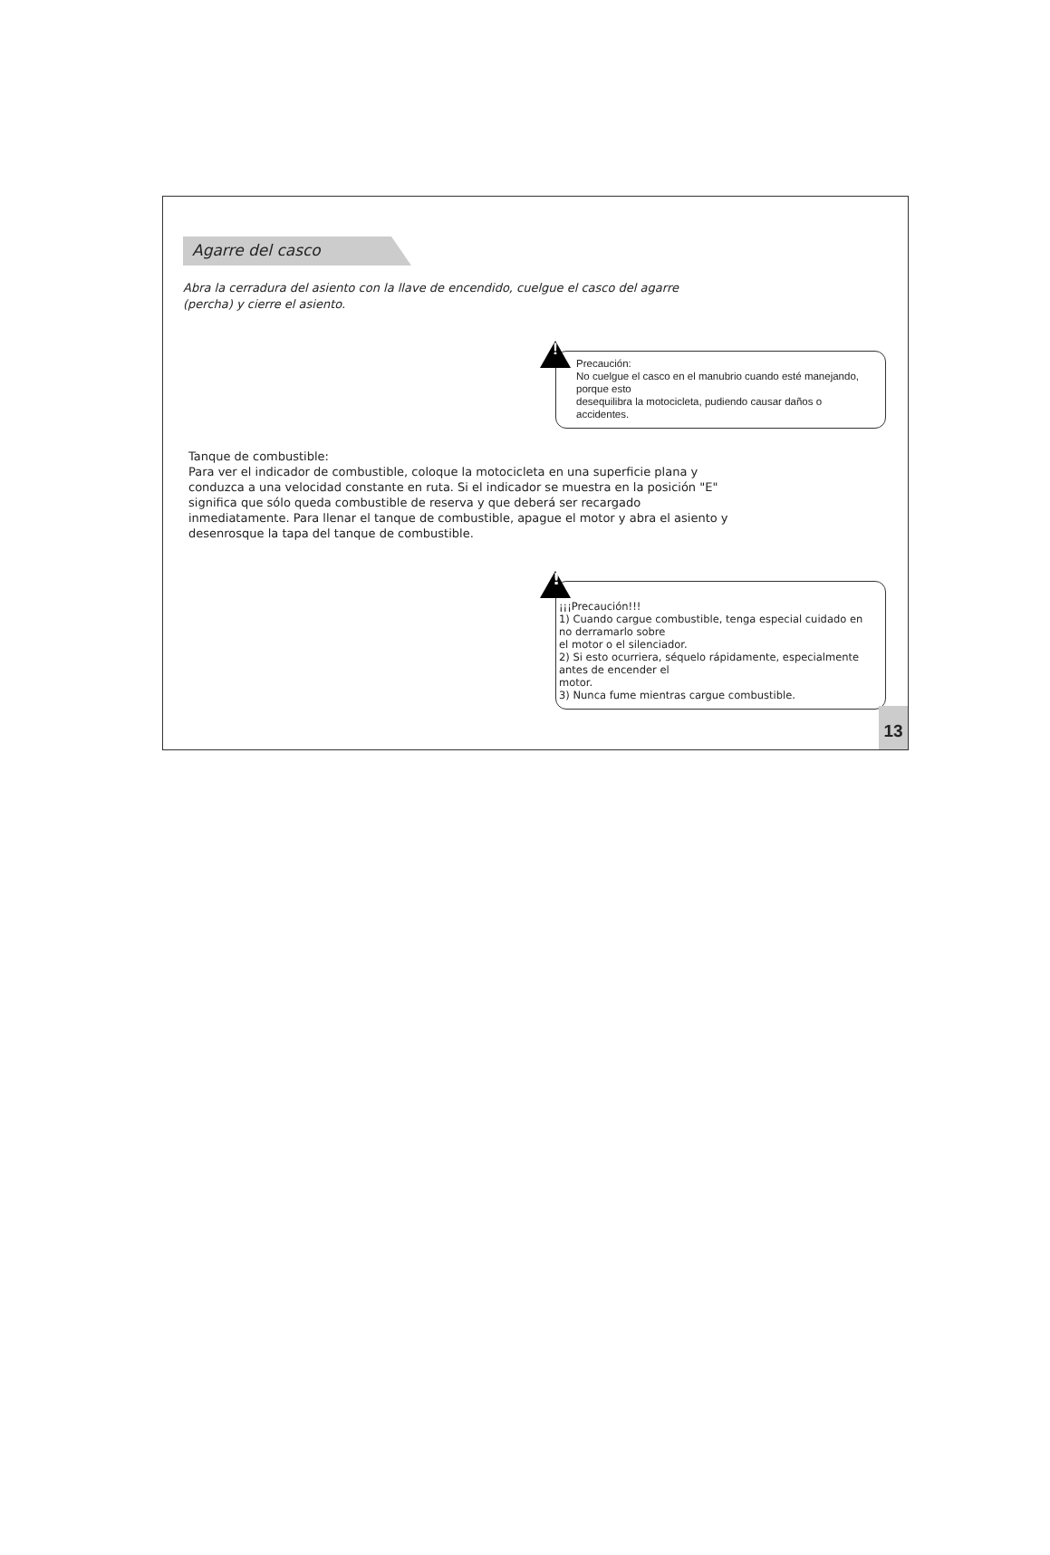Agarre del casco
Abra la cerradura del asiento con la llave de encendido, cuelgue el casco del agarre (percha) y cierre el asiento.
!
Precaución:
No cuelgue el casco en el manubrio cuando esté manejando, porque esto
desequilibra la motocicleta, pudiendo causar daños o accidentes.
Tanque de combustible:
Para ver el indicador de combustible, coloque la motocicleta en una superficie plana y conduzca a una velocidad constante en ruta. Si el indicador se muestra en la posición "E" significa que sólo queda combustible de reserva y que deberá ser recargado inmediatamente. Para llenar el tanque de combustible, apague el motor y abra el asiento y desenrosque la tapa del tanque de combustible.
!
¡¡¡Precaución!!!
1) Cuando cargue combustible, tenga especial cuidado en no derramarlo sobre
el motor o el silenciador.
2) Si esto ocurriera, séquelo rápidamente, especialmente antes de encender el
motor.
3) Nunca fume mientras cargue combustible.
13